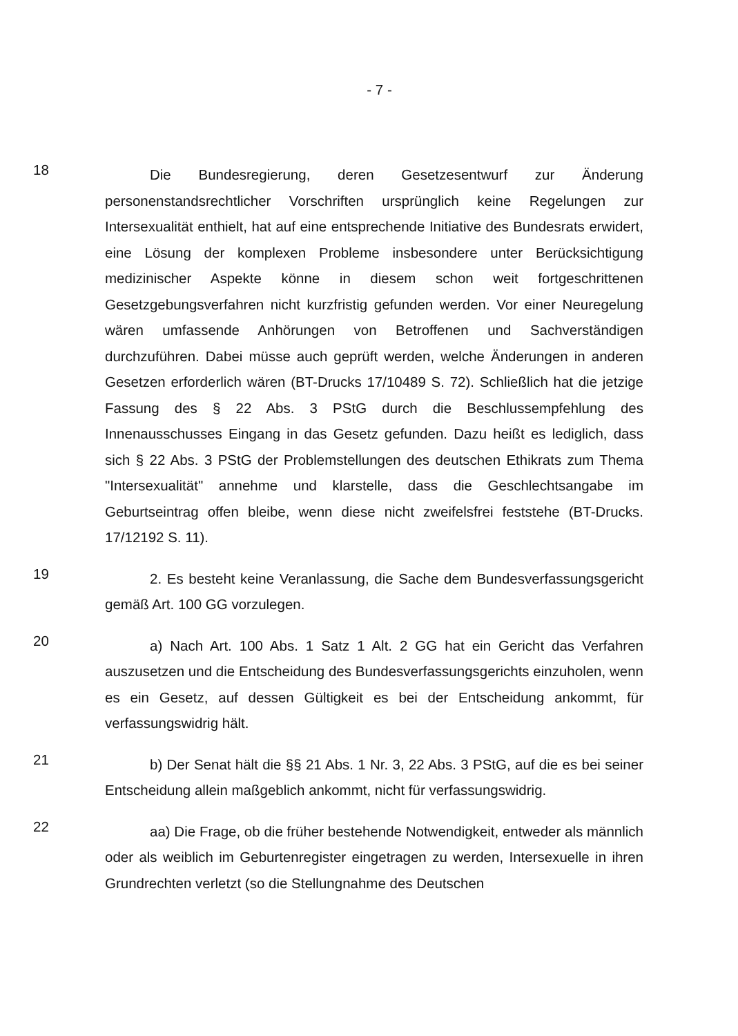- 7 -
18
Die Bundesregierung, deren Gesetzesentwurf zur Änderung personenstandsrechtlicher Vorschriften ursprünglich keine Regelungen zur Intersexualität enthielt, hat auf eine entsprechende Initiative des Bundesrats erwidert, eine Lösung der komplexen Probleme insbesondere unter Berücksichtigung medizinischer Aspekte könne in diesem schon weit fortgeschrittenen Gesetzgebungsverfahren nicht kurzfristig gefunden werden. Vor einer Neuregelung wären umfassende Anhörungen von Betroffenen und Sachverständigen durchzuführen. Dabei müsse auch geprüft werden, welche Änderungen in anderen Gesetzen erforderlich wären (BT-Drucks 17/10489 S. 72). Schließlich hat die jetzige Fassung des § 22 Abs. 3 PStG durch die Beschlussempfehlung des Innenausschusses Eingang in das Gesetz gefunden. Dazu heißt es lediglich, dass sich § 22 Abs. 3 PStG der Problemstellungen des deutschen Ethikrats zum Thema "Intersexualität" annehme und klarstelle, dass die Geschlechtsangabe im Geburtseintrag offen bleibe, wenn diese nicht zweifelsfrei feststehe (BT-Drucks. 17/12192 S. 11).
19
2. Es besteht keine Veranlassung, die Sache dem Bundesverfassungsgericht gemäß Art. 100 GG vorzulegen.
20
a) Nach Art. 100 Abs. 1 Satz 1 Alt. 2 GG hat ein Gericht das Verfahren auszusetzen und die Entscheidung des Bundesverfassungsgerichts einzuholen, wenn es ein Gesetz, auf dessen Gültigkeit es bei der Entscheidung ankommt, für verfassungswidrig hält.
21
b) Der Senat hält die §§ 21 Abs. 1 Nr. 3, 22 Abs. 3 PStG, auf die es bei seiner Entscheidung allein maßgeblich ankommt, nicht für verfassungswidrig.
22
aa) Die Frage, ob die früher bestehende Notwendigkeit, entweder als männlich oder als weiblich im Geburtenregister eingetragen zu werden, Intersexuelle in ihren Grundrechten verletzt (so die Stellungnahme des Deutschen